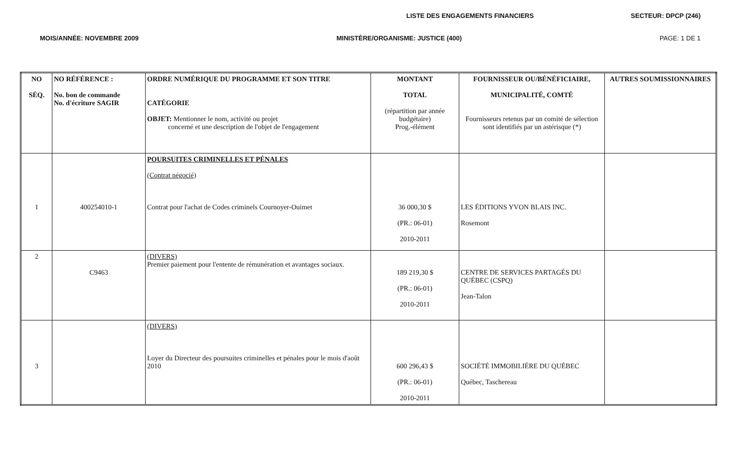LISTE DES ENGAGEMENTS FINANCIERS SECTEUR: DPCP (246)
MOIS/ANNÉE: NOVEMBRE 2009 MINISTÈRE/ORGANISME: JUSTICE (400) PAGE: 1 DE 1
| NO SÉQ. | NO RÉFÉRENCE : No. bon de commande No. d'écriture SAGIR | ORDRE NUMÉRIQUE DU PROGRAMME ET SON TITRE CATÉGORIE OBJET: Mentionner le nom, activité ou projet concerné et une description de l'objet de l'engagement | MONTANT TOTAL (répartition par année budgétaire) Prog.-élément | FOURNISSEUR OU/BÉNÉFICIAIRE, MUNICIPALITÉ, COMTÉ Fournisseurs retenus par un comité de sélection sont identifiés par un astérisque (*) | AUTRES SOUMISSIONNAIRES |
| --- | --- | --- | --- | --- | --- |
| 1 | 400254010-1 | POURSUITES CRIMINELLES ET PÉNALES (Contrat négocié) Contrat pour l'achat de Codes criminels Cournoyer-Ouimet | 36 000,30 $ (PR.: 06-01) 2010-2011 | LES ÉDITIONS YVON BLAIS INC. Rosemont | |
| 2 | C9463 | (DIVERS) Premier paiement pour l'entente de rémunération et avantages sociaux. | 189 219,30 $ (PR.: 06-01) 2010-2011 | CENTRE DE SERVICES PARTAGÉS DU QUÉBEC (CSPQ) Jean-Talon | |
| 3 | | (DIVERS) Loyer du Directeur des poursuites criminelles et pénales pour le mois d'août 2010 | 600 296,43 $ (PR.: 06-01) 2010-2011 | SOCIÉTÉ IMMOBILIÈRE DU QUÉBEC Québec, Taschereau | |